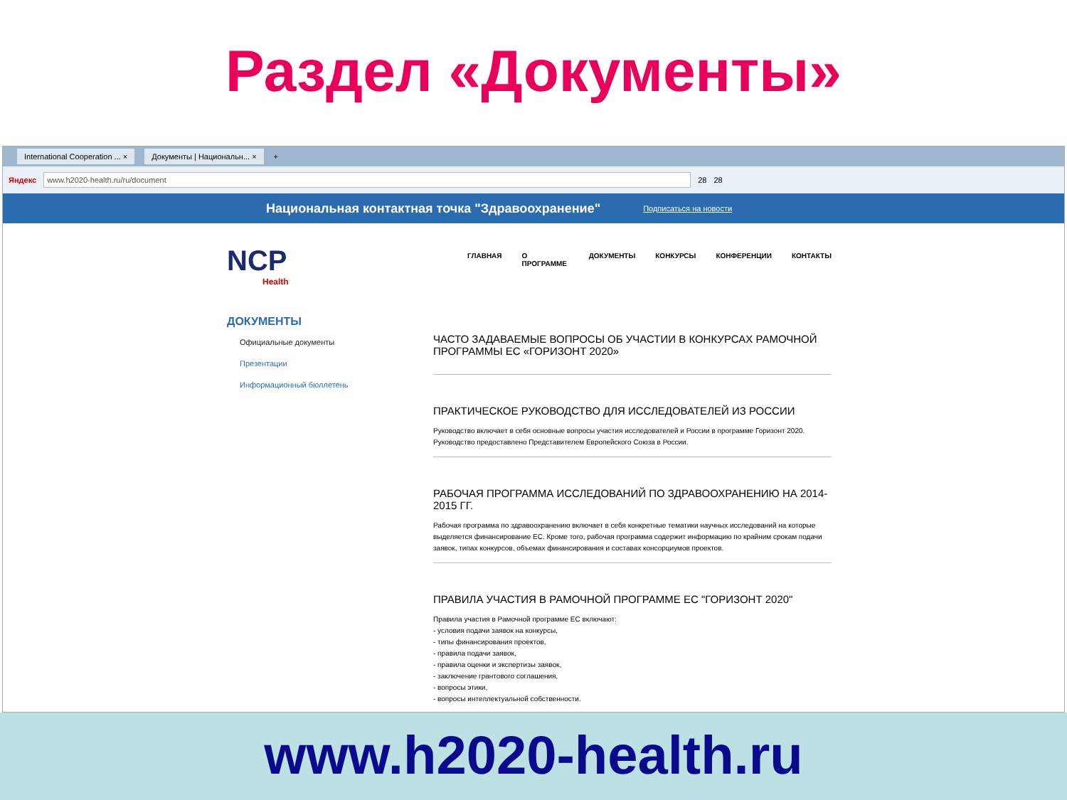Раздел «Документы»
International Cooperation ... × Документы | Национальн... × +
Яндекс www.h2020-health.ru/ru/document 28 28
Национальная контактная точка "Здравоохранение" Подписаться на новости
NCP
Health
ДОКУМЕНТЫ
Официальные документы
Презентации
Информационный бюллетень
ГЛАВНАЯ О ПРОГРАММЕ ДОКУМЕНТЫ КОНКУРСЫ КОНФЕРЕНЦИИ КОНТАКТЫ
ЧАСТО ЗАДАВАЕМЫЕ ВОПРОСЫ ОБ УЧАСТИИ В КОНКУРСАХ РАМОЧНОЙ ПРОГРАММЫ ЕС «ГОРИЗОНТ 2020»
ПРАКТИЧЕСКОЕ РУКОВОДСТВО ДЛЯ ИССЛЕДОВАТЕЛЕЙ ИЗ РОССИИ
Руководство включает в себя основные вопросы участия исследователей и России в программе Горизонт 2020. Руководство предоставлено Представителем Европейского Союза в России.
РАБОЧАЯ ПРОГРАММА ИССЛЕДОВАНИЙ ПО ЗДРАВООХРАНЕНИЮ НА 2014-2015 ГГ.
Рабочая программа по здравоохранению включает в себя конкретные тематики научных исследований на которые выделяется финансирование ЕС. Кроме того, рабочая программа содержит информацию по крайним срокам подачи заявок, типах конкурсов, объемах финансирования и составах консорциумов проектов.
ПРАВИЛА УЧАСТИЯ В РАМОЧНОЙ ПРОГРАММЕ ЕС "ГОРИЗОНТ 2020"
Правила участия в Рамочной программе ЕС включают:
- условия подачи заявок на конкурсы,
- типы финансирования проектов,
- правила подачи заявок,
- правила оценки и экспертизы заявок,
- заключение грантового соглашения,
- вопросы этики,
- вопросы интеллектуальной собственности.
www.h2020-health.ru